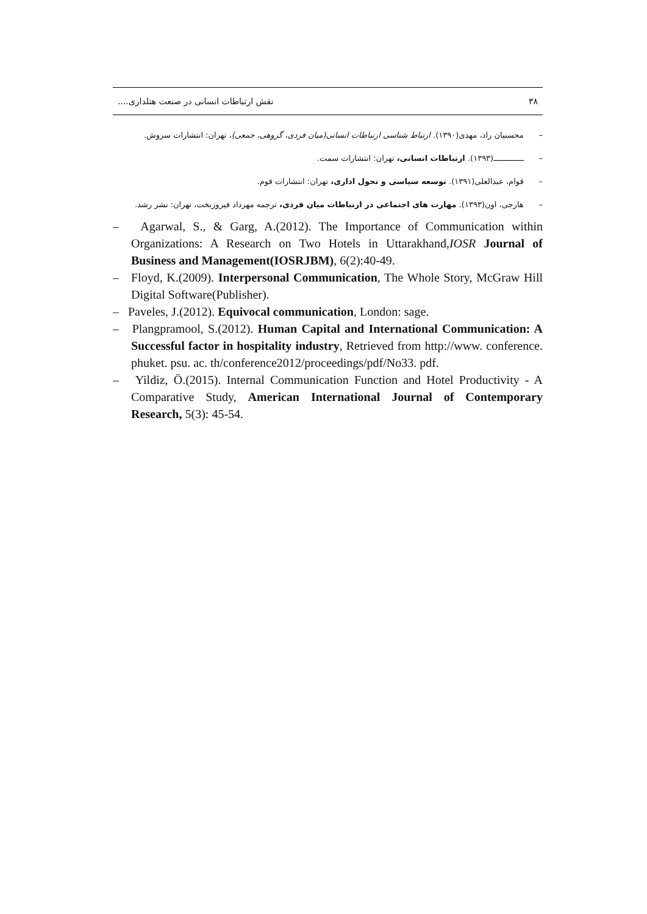۳۸ نقش ارتباطات انسانی در صنعت هتلداری....
– محسنیان راد، مهدی(۱۳۹۰). ارتباط شناسی ارتباطات انسانی(میان فردی، گروهی، جمعی)، تهران: انتشارات سروش.
– ـــــــــــــ(۱۳۹۳). ارتباطات انسانی، تهران: انتشارات سمت.
– قوام، عبدالعلی(۱۳۹۱). توسعه سیاسی و تحول اداری، تهران: انتشارات قوم.
– هارجی، اون(۱۳۹۳). مهارت های اجتماعی در ارتباطات میان فردی، ترجمه مهرداد فیروزبخت، تهران: نشر رشد.
– Agarwal, S., & Garg, A.(2012). The Importance of Communication within Organizations: A Research on Two Hotels in Uttarakhand,IOSR Journal of Business and Management(IOSRJBM), 6(2):40-49.
– Floyd, K.(2009). Interpersonal Communication, The Whole Story, McGraw Hill Digital Software(Publisher).
– Paveles, J.(2012). Equivocal communication, London: sage.
– Plangpramool, S.(2012). Human Capital and International Communication: A Successful factor in hospitality industry, Retrieved from http://www. conference. phuket. psu. ac. th/conference2012/proceedings/pdf/No33. pdf.
– Yildiz, Ö.(2015). Internal Communication Function and Hotel Productivity - A Comparative Study, American International Journal of Contemporary Research, 5(3): 45-54.